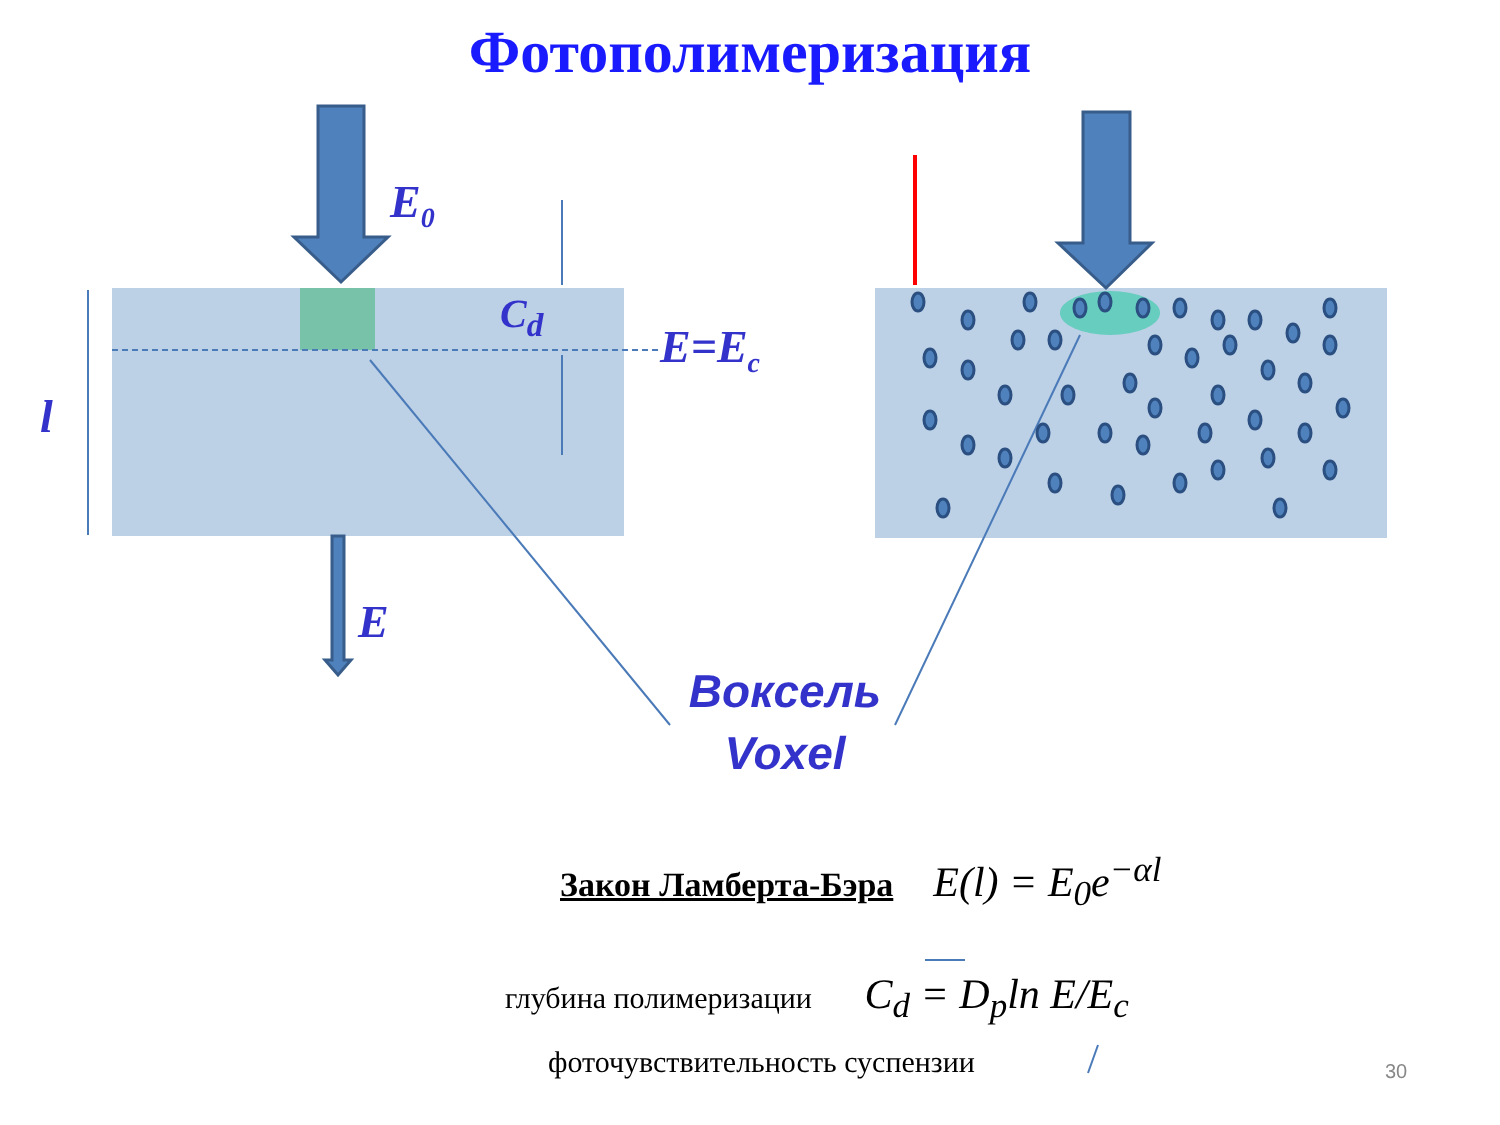Фотополимеризация
E<sub>0</sub>
E=E<sub>c</sub>
C<sub>d</sub>
l
E
Воксель
Voxel
Закон Ламберта-Бэра E(l) = E<sub>0</sub>e<sup>−αl</sup>
глубина полимеризации C<sub>d</sub> = D<sub>p</sub>ln E/E<sub>c</sub>
фоточувствительность суспензии 30